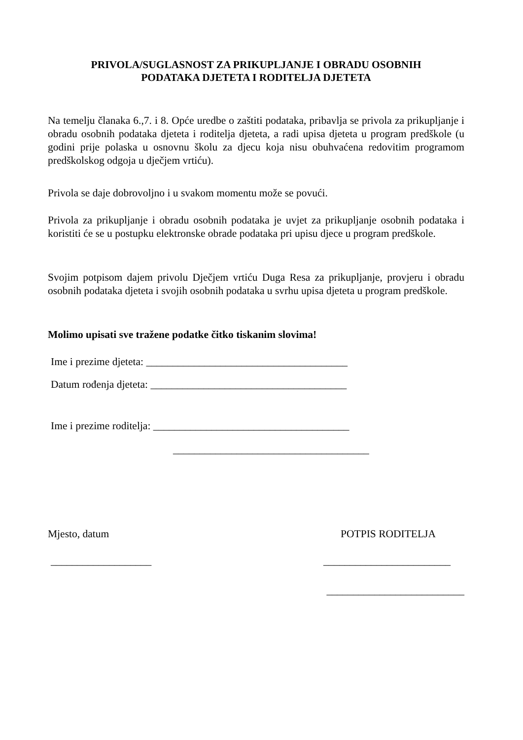PRIVOLA/SUGLASNOST ZA PRIKUPLJANJE I OBRADU OSOBNIH
PODATAKA DJETETA I RODITELJA DJETETA
Na temelju članaka 6.,7. i 8. Opće uredbe o zaštiti podataka, pribavlja se privola za prikupljanje i obradu osobnih podataka djeteta i roditelja djeteta, a radi upisa djeteta u program predškole (u godini prije polaska u osnovnu školu za djecu koja nisu obuhvaćena redovitim programom predškolskog odgoja u dječjem vrtiću).
Privola se daje dobrovoljno i u svakom momentu može se povući.
Privola za prikupljanje i obradu osobnih podataka je uvjet za prikupljanje osobnih podataka i koristiti će se u postupku elektronske obrade podataka pri upisu djece u program predškole.
Svojim potpisom dajem privolu Dječjem vrtiću Duga Resa za prikupljanje, provjeru i obradu osobnih podataka djeteta i svojih osobnih podataka u svrhu upisa djeteta u program predškole.
Molimo upisati sve tražene podatke čitko tiskanim slovima!
Ime i prezime djeteta: ______________________________________
Datum rođenja djeteta: _____________________________________
Ime i prezime roditelja: _____________________________________
_____________________________________
Mjesto, datum POTPIS RODITELJA
___________________ ________________________
__________________________